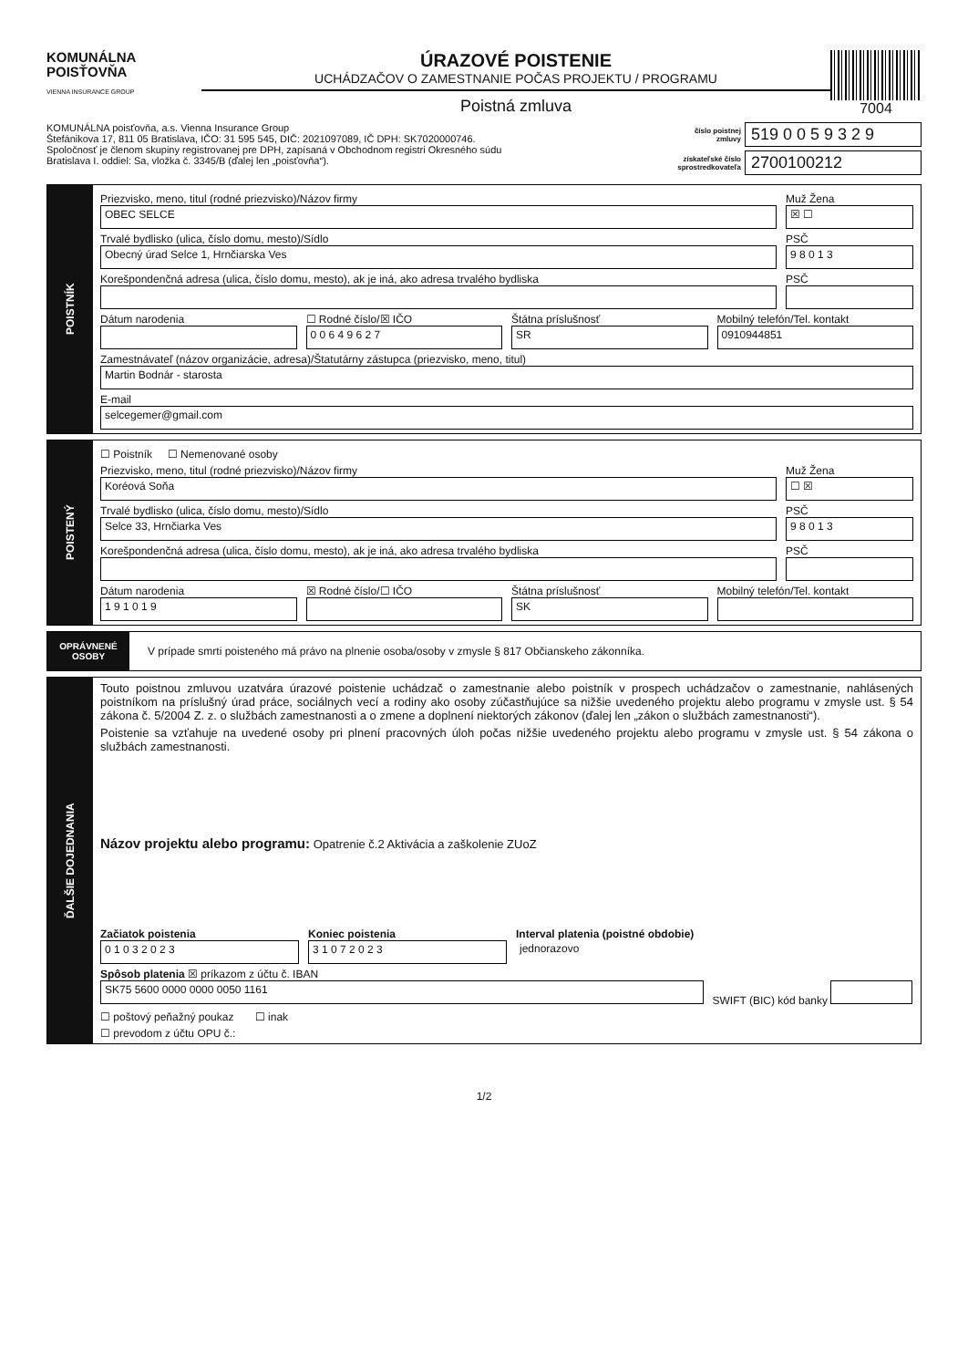KOMUNÁLNA
POISŤOVŇA
VIENNA INSURANCE GROUP
ÚRAZOVÉ POISTENIE
UCHÁDZAČOV O ZAMESTNANIE POČAS PROJEKTU / PROGRAMU
Poistná zmluva
7004
KOMUNÁLNA poisťovňa, a.s. Vienna Insurance Group
Štefánikova 17, 811 05 Bratislava, IČO: 31 595 545, DIČ: 2021097089, IČ DPH: SK7020000746.
Spoločnosť je členom skupiny registrovanej pre DPH, zapísaná v Obchodnom registri Okresného súdu
Bratislava I. oddiel: Sa, vložka č. 3345/B (ďalej len „poisťovňa“).
číslo poistnej zmluvy 519 0 0 5 9 3 2 9
získateľské číslo sprostredkovateľa 2700100212
POISTNÍK
Priezvisko, meno, titul (rodné priezvisko)/Názov firmy
OBEC SELCE
Muž Žena
☒ ☐
Trvalé bydlisko (ulica, číslo domu, mesto)/Sídlo
Obecný úrad Selce 1, Hrnčiarska Ves
PSČ
9 8 0 1 3
Korešpondenčná adresa (ulica, číslo domu, mesto), ak je iná, ako adresa trvalého bydliska
PSČ
Dátum narodenia ☐ Rodné číslo/☒ IČO
0 0 6 4 9 6 2 7
Štátna príslušnosť
SR
Mobilný telefón/Tel. kontakt
0910944851
Zamestnávateľ (názov organizácie, adresa)/Štatutárny zástupca (priezvisko, meno, titul)
Martin Bodnár - starosta
E-mail
selcegemer@gmail.com
POISTENÝ
☐ Poistník ☐ Nemenované osoby
Priezvisko, meno, titul (rodné priezvisko)/Názov firmy
Koréová Soňa
Muž Žena
☐ ☒
Trvalé bydlisko (ulica, číslo domu, mesto)/Sídlo
Selce 33, Hrnčiarka Ves
PSČ
9 8 0 1 3
Korešpondenčná adresa (ulica, číslo domu, mesto), ak je iná, ako adresa trvalého bydliska
PSČ
Dátum narodenia
1 9 1 0 1 9
☒ Rodné číslo/☐ IČO Štátna príslušnosť
SK
Mobilný telefón/Tel. kontakt
OPRÁVNENÉ OSOBY
V prípade smrti poisteného má právo na plnenie osoba/osoby v zmysle § 817 Občianskeho zákonníka.
ĎALŠIE DOJEDNANIA
Touto poistnou zmluvou uzatvára úrazové poistenie uchádzač o zamestnanie alebo poistník v prospech uchádzačov o zamestnanie, nahlásených poistníkom na príslušný úrad práce, sociálnych vecí a rodiny ako osoby zúčastňujúce sa nižšie uvedeného projektu alebo programu v zmysle ust. § 54 zákona č. 5/2004 Z. z. o službách zamestnanosti a o zmene a doplnení niektorých zákonov (ďalej len „zákon o službách zamestnanosti“).
Poistenie sa vzťahuje na uvedené osoby pri plnení pracovných úloh počas nižšie uvedeného projektu alebo programu v zmysle ust. § 54 zákona o službách zamestnanosti.
Názov projektu alebo programu: Opatrenie č.2 Aktivácia a zaškolenie ZUoZ
Začiatok poistenia
0 1 0 3 2 0 2 3
Koniec poistenia
3 1 0 7 2 0 2 3
Interval platenia (poistné obdobie)
jednorazovo
Spôsob platenia ☒ príkazom z účtu č. IBAN
SK75 5600 0000 0000 0050 1161 SWIFT (BIC) kód banky
☐ poštový peňažný poukaz ☐ inak
☐ prevodom z účtu OPU č.:
1/2